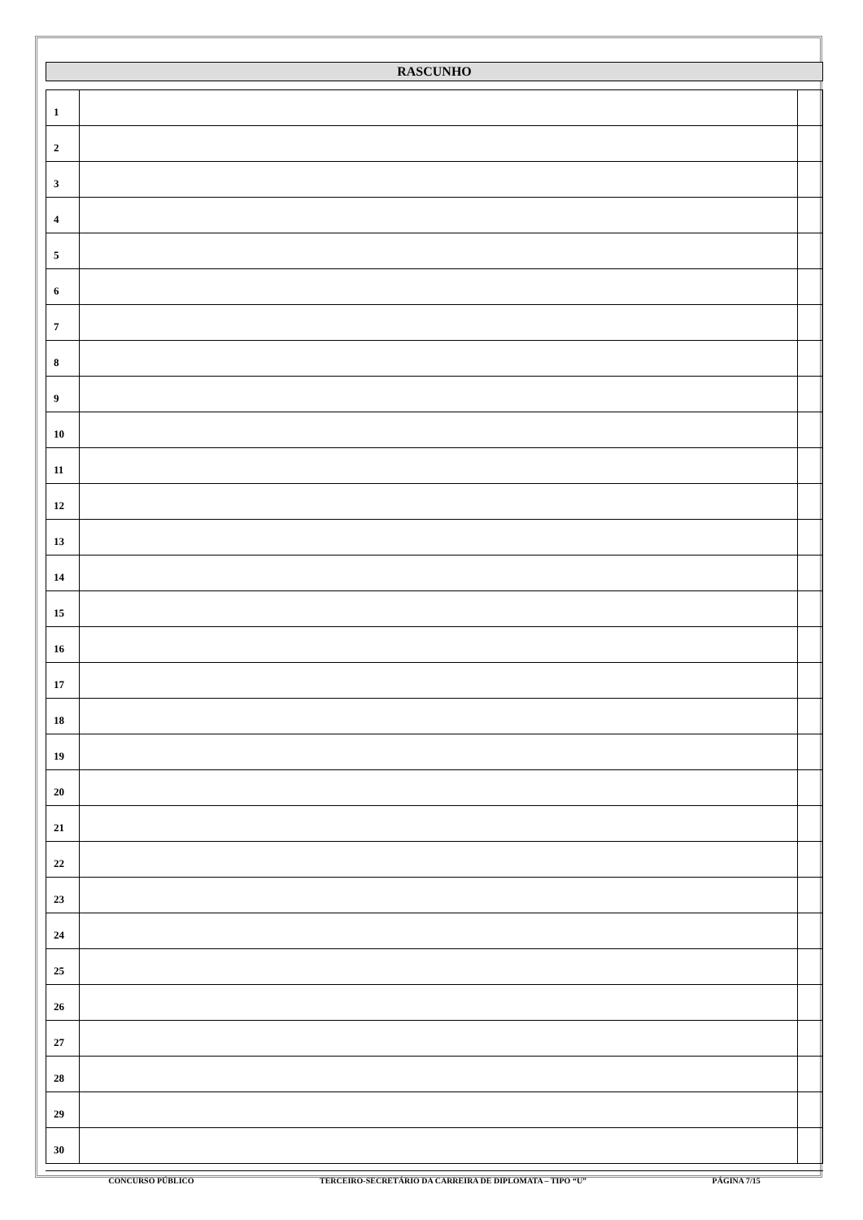RASCUNHO
| 1 | | |
| 2 | | |
| 3 | | |
| 4 | | |
| 5 | | |
| 6 | | |
| 7 | | |
| 8 | | |
| 9 | | |
| 10 | | |
| 11 | | |
| 12 | | |
| 13 | | |
| 14 | | |
| 15 | | |
| 16 | | |
| 17 | | |
| 18 | | |
| 19 | | |
| 20 | | |
| 21 | | |
| 22 | | |
| 23 | | |
| 24 | | |
| 25 | | |
| 26 | | |
| 27 | | |
| 28 | | |
| 29 | | |
| 30 | | |
CONCURSO PÚBLICO TERCEIRO-SECRETÁRIO DA CARREIRA DE DIPLOMATA – TIPO “U” PÁGINA 7/15